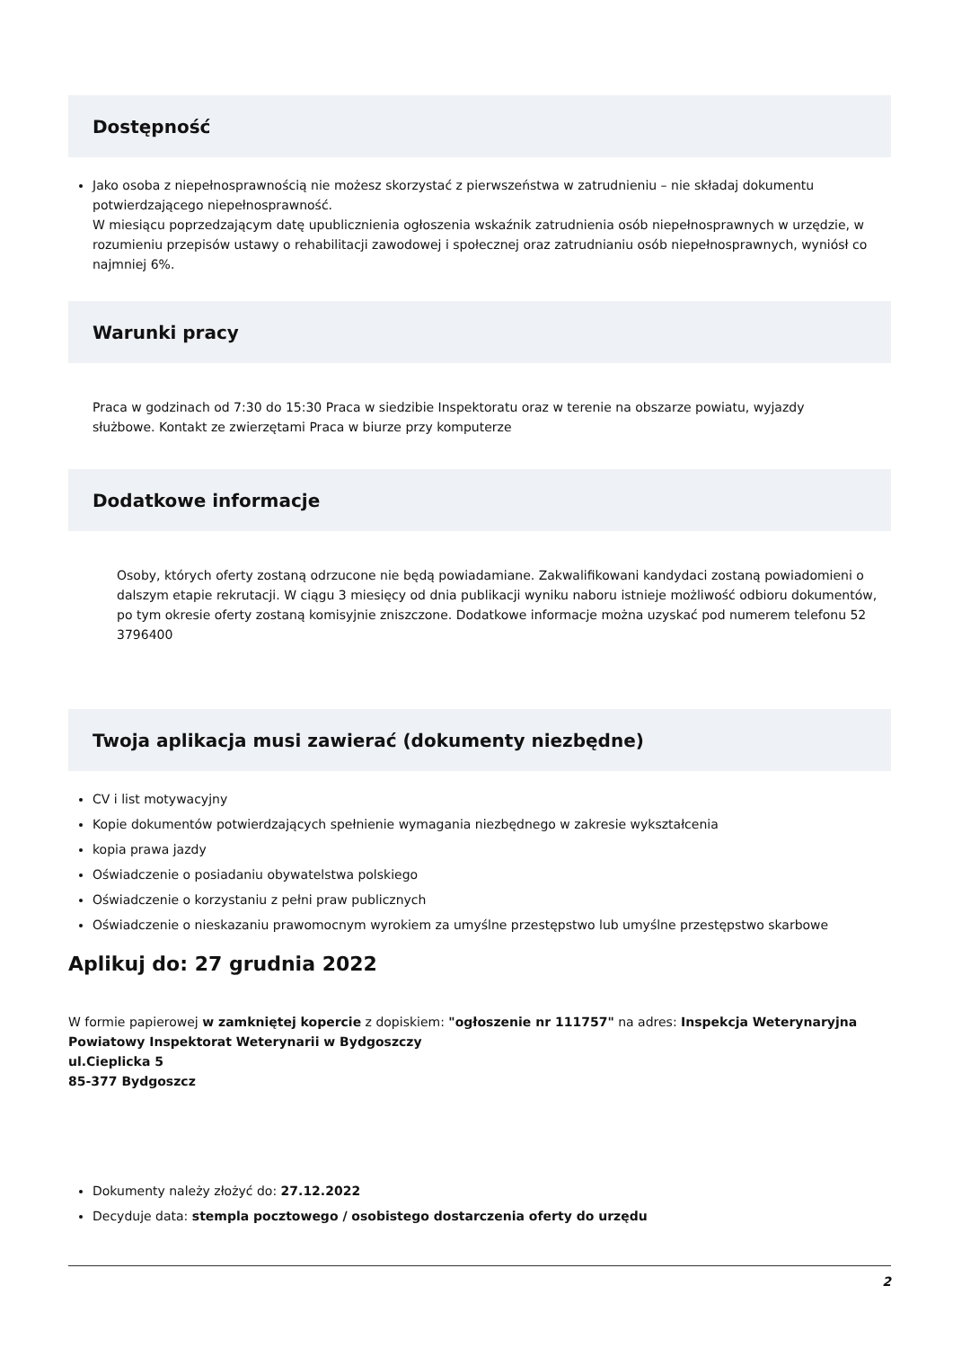Dostępność
Jako osoba z niepełnosprawnością nie możesz skorzystać z pierwszeństwa w zatrudnieniu – nie składaj dokumentu potwierdzającego niepełnosprawność.
W miesiącu poprzedzającym datę upublicznienia ogłoszenia wskaźnik zatrudnienia osób niepełnosprawnych w urzędzie, w rozumieniu przepisów ustawy o rehabilitacji zawodowej i społecznej oraz zatrudnianiu osób niepełnosprawnych, wyniósł co najmniej 6%.
Warunki pracy
Praca w godzinach od 7:30 do 15:30 Praca w siedzibie Inspektoratu oraz w terenie na obszarze powiatu, wyjazdy służbowe. Kontakt ze zwierzętami Praca w biurze przy komputerze
Dodatkowe informacje
Osoby, których oferty zostaną odrzucone nie będą powiadamiane. Zakwalifikowani kandydaci zostaną powiadomieni o dalszym etapie rekrutacji. W ciągu 3 miesięcy od dnia publikacji wyniku naboru istnieje możliwość odbioru dokumentów, po tym okresie oferty zostaną komisyjnie zniszczone. Dodatkowe informacje można uzyskać pod numerem telefonu 52 3796400
Twoja aplikacja musi zawierać (dokumenty niezbędne)
CV i list motywacyjny
Kopie dokumentów potwierdzających spełnienie wymagania niezbędnego w zakresie wykształcenia
kopia prawa jazdy
Oświadczenie o posiadaniu obywatelstwa polskiego
Oświadczenie o korzystaniu z pełni praw publicznych
Oświadczenie o nieskazaniu prawomocnym wyrokiem za umyślne przestępstwo lub umyślne przestępstwo skarbowe
Aplikuj do: 27 grudnia 2022
W formie papierowej w zamkniętej kopercie z dopiskiem: "ogłoszenie nr 111757" na adres: Inspekcja Weterynaryjna Powiatowy Inspektorat Weterynarii w Bydgoszczy
ul.Cieplicka 5
85-377 Bydgoszcz
Dokumenty należy złożyć do: 27.12.2022
Decyduje data: stempla pocztowego / osobistego dostarczenia oferty do urzędu
2